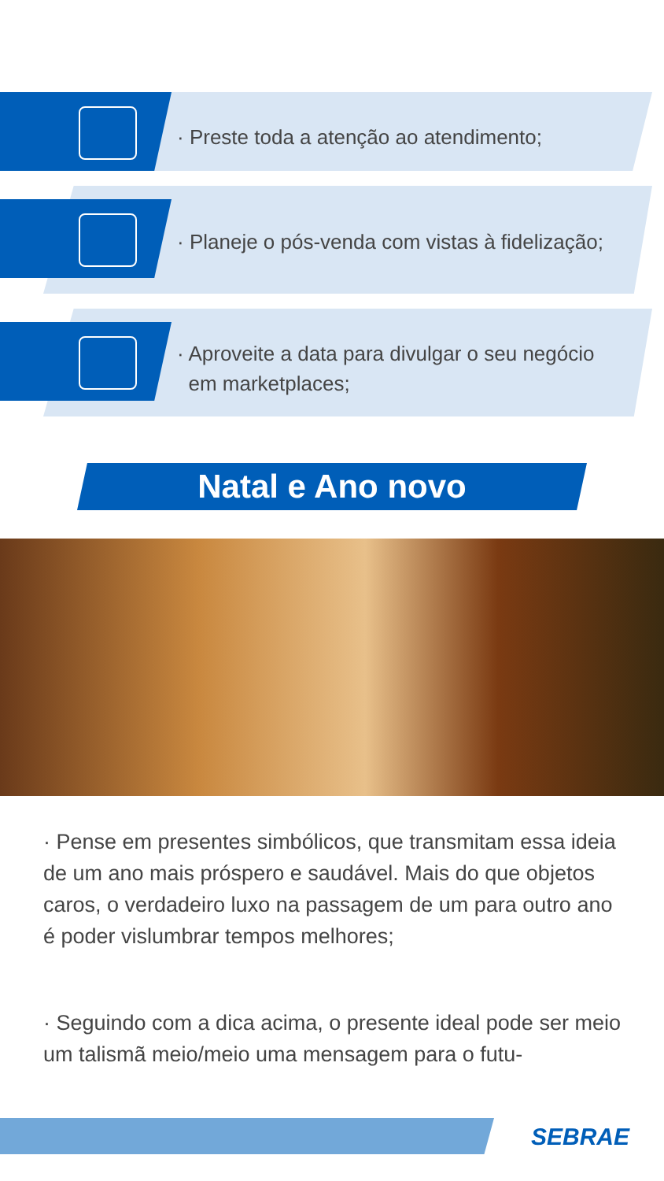· Preste toda a atenção ao atendimento;
· Planeje o pós-venda com vistas à fidelização;
· Aproveite a data para divulgar o seu negócio
em marketplaces;
Natal e Ano novo
· Pense em presentes simbólicos, que transmitam essa ideia de um ano mais próspero e saudável. Mais do que objetos caros, o verdadeiro luxo na passagem de um para outro ano é poder vislumbrar tempos melhores;
· Seguindo com a dica acima, o presente ideal pode ser meio um talismã meio/meio uma mensagem para o futu-
SEBRAE